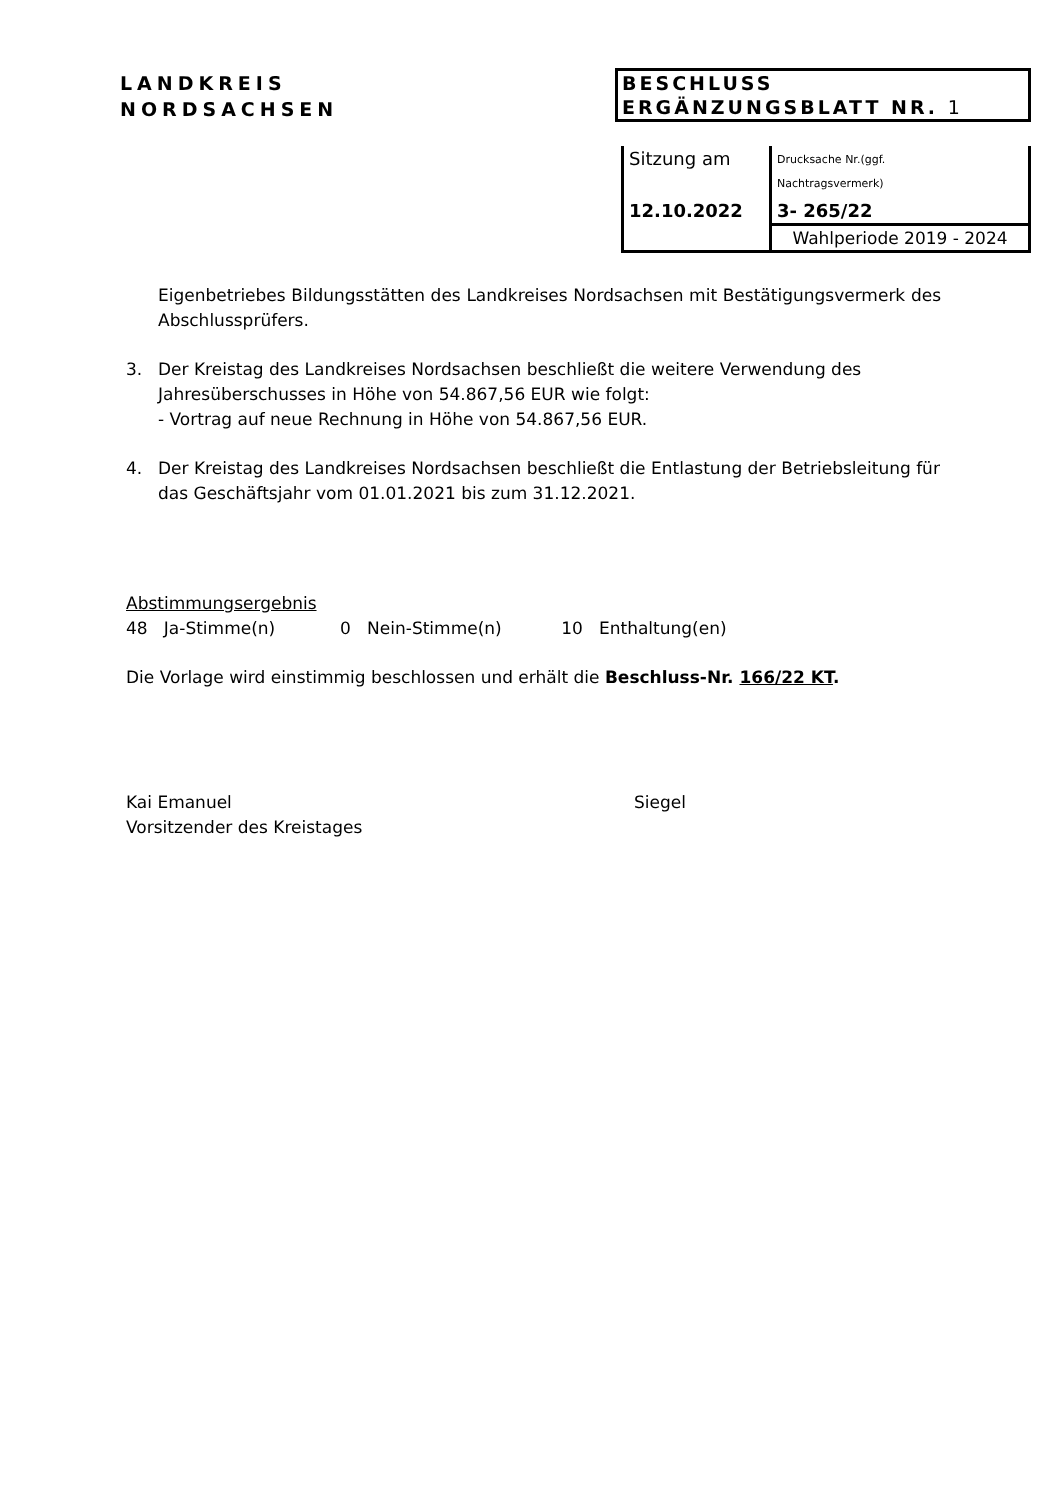LANDKREIS
NORDSACHSEN
BESCHLUSS
ERGÄNZUNGSBLATT NR. 1
| Sitzung am | Drucksache Nr.(ggf. Nachtragsvermerk) |
| 12.10.2022 | 3- 265/22 |
| | Wahlperiode 2019 - 2024 |
Eigenbetriebes Bildungsstätten des Landkreises Nordsachsen mit Bestätigungsvermerk des Abschlussprüfers.
3. Der Kreistag des Landkreises Nordsachsen beschließt die weitere Verwendung des Jahresüberschusses in Höhe von 54.867,56 EUR wie folgt:
- Vortrag auf neue Rechnung in Höhe von 54.867,56 EUR.
4. Der Kreistag des Landkreises Nordsachsen beschließt die Entlastung der Betriebsleitung für das Geschäftsjahr vom 01.01.2021 bis zum 31.12.2021.
Abstimmungsergebnis
48 Ja-Stimme(n) 0 Nein-Stimme(n) 10 Enthaltung(en)
Die Vorlage wird einstimmig beschlossen und erhält die Beschluss-Nr. 166/22 KT.
Kai Emanuel
Vorsitzender des Kreistages
Siegel